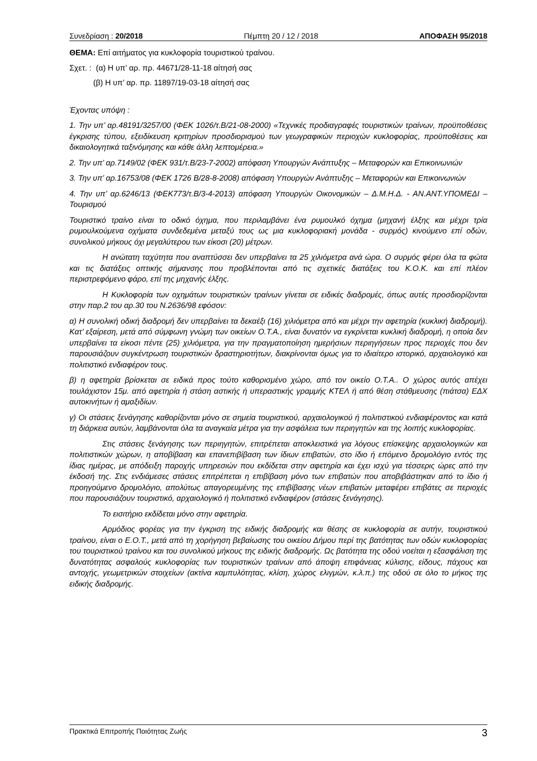Συνεδρίαση : 20/2018 Πέμπτη 20 / 12 / 2018 ΑΠΟΦΑΣΗ 95/2018
ΘΕΜΑ: Επί αιτήματος για κυκλοφορία τουριστικού τραίνου.
Σχετ. : (α) Η υπ’ αρ. πρ. 44671/28-11-18 αίτησή σας
(β) Η υπ’ αρ. πρ. 11897/19-03-18 αίτησή σας
Έχοντας υπόψη :
1. Την υπ’ αρ.48191/3257/00 (ΦΕΚ 1026/τ.Β/21-08-2000) «Τεχνικές προδιαγραφές τουριστικών τραίνων, προϋποθέσεις έγκρισης τύπου, εξειδίκευση κριτηρίων προσδιορισμού των γεωγραφικών περιοχών κυκλοφορίας, προϋποθέσεις και δικαιολογητικά ταξινόμησης και κάθε άλλη λεπτομέρεια.»
2. Την υπ’ αρ.7149/02 (ΦΕΚ 931/τ.Β/23-7-2002) απόφαση Υπουργών Ανάπτυξης – Μεταφορών και Επικοινωνιών
3. Την υπ’ αρ.16753/08 (ΦΕΚ 1726 Β/28-8-2008) απόφαση Υπουργών Ανάπτυξης – Μεταφορών και Επικοινωνιών
4. Την υπ’ αρ.6246/13 (ΦΕΚ773/τ.Β/3-4-2013) απόφαση Υπουργών Οικονομικών – Δ.Μ.Η.Δ. - ΑΝ.ΑΝΤ.ΥΠΟΜΕΔΙ – Τουρισμού
Τουριστικό τραίνο είναι το οδικό όχημα, που περιλαμβάνει ένα ρυμουλκό όχημα (μηχανή έλξης και μέχρι τρία ρυμουλκούμενα οχήματα συνδεδεμένα μεταξύ τους ως μια κυκλοφοριακή μονάδα - συρμός) κινούμενο επί οδών, συνολικού μήκους όχι μεγαλύτερου των είκοσι (20) μέτρων.
Η ανώτατη ταχύτητα που αναπτύσσει δεν υπερβαίνει τα 25 χιλιόμετρα ανά ώρα. Ο συρμός φέρει όλα τα φώτα και τις διατάξεις οπτικής σήμανσης που προβλέπονται από τις σχετικές διατάξεις του Κ.Ο.Κ. και επί πλέον περιστρεφόμενο φάρο, επί της μηχανής έλξης.
Η Κυκλοφορία των οχημάτων τουριστικών τραίνων γίνεται σε ειδικές διαδρομές, όπως αυτές προσδιορίζονται στην παρ.2 του αρ.30 του Ν.2636/98 εφόσον:
α) Η συνολική οδική διαδρομή δεν υπερβαίνει τα δεκαέξι (16) χιλιόμετρα από και μέχρι την αφετηρία (κυκλική διαδρομή). Κατ’ εξαίρεση, μετά από σύμφωνη γνώμη των οικείων Ο.Τ.Α., είναι δυνατόν να εγκρίνεται κυκλική διαδρομή, η οποία δεν υπερβαίνει τα είκοσι πέντε (25) χιλιόμετρα, για την πραγματοποίηση ημερήσιων περιηγήσεων προς περιοχές που δεν παρουσιάζουν συγκέντρωση τουριστικών δραστηριοτήτων, διακρίνονται όμως για το ιδιαίτερο ιστορικό, αρχαιολογικό και πολιτιστικό ενδιαφέρον τους.
β) η αφετηρία βρίσκεται σε ειδικά προς τούτο καθορισμένο χώρο, από τον οικείο Ο.Τ.Α.. Ο χώρος αυτός απέχει τουλάχιστον 15μ. από αφετηρία ή στάση αστικής ή υπεραστικής γραμμής ΚΤΕΛ ή από θέση στάθμευσης (πιάτσα) ΕΔΧ αυτοκινήτων ή αμαξιδίων.
γ) Οι στάσεις ξενάγησης καθορίζονται μόνο σε σημεία τουριστικού, αρχαιολογικού ή πολιτιστικού ενδιαφέροντος και κατά τη διάρκεια αυτών, λαμβάνονται όλα τα αναγκαία μέτρα για την ασφάλεια των περιηγητών και της λοιπής κυκλοφορίας.
Στις στάσεις ξενάγησης των περιηγητών, επιτρέπεται αποκλειστικά για λόγους επίσκεψης αρχαιολογικών και πολιτιστικών χώρων, η αποβίβαση και επανεπιβίβαση των ίδιων επιβατών, στο ίδιο ή επόμενο δρομολόγιο εντός της ίδιας ημέρας, με απόδειξη παροχής υπηρεσιών που εκδίδεται στην αφετηρία και έχει ισχύ για τέσσερις ώρες από την έκδοσή της. Στις ενδιάμεσες στάσεις επιτρέπεται η επιβίβαση μόνο των επιβατών που αποβιβάστηκαν από το ίδιο ή προηγούμενο δρομολόγιο, απολύτως απαγορευμένης της επιβίβασης νέων επιβατών μεταφέρει επιβάτες σε περιοχές που παρουσιάζουν τουριστικό, αρχαιολογικό ή πολιτιστικό ενδιαφέρον (στάσεις ξενάγησης).
Το εισιτήριο εκδίδεται μόνο στην αφετηρία.
Αρμόδιος φορέας για την έγκριση της ειδικής διαδρομής και θέσης σε κυκλοφορία σε αυτήν, τουριστικού τραίνου, είναι ο Ε.Ο.Τ., μετά από τη χορήγηση βεβαίωσης του οικείου Δήμου περί της βατότητας των οδών κυκλοφορίας του τουριστικού τραίνου και του συνολικού μήκους της ειδικής διαδρομής. Ως βατότητα της οδού νοείται η εξασφάλιση της δυνατότητας ασφαλούς κυκλοφορίας των τουριστικών τραίνων από άποψη επιφάνειας κύλισης, είδους, πάχους και αντοχής, γεωμετρικών στοιχείων (ακτίνα καμπυλότητας, κλίση, χώρος ελιγμών, κ.λ.π.) της οδού σε όλο το μήκος της ειδικής διαδρομής.
Πρακτικά Επιτροπής Ποιότητας Ζωής 3